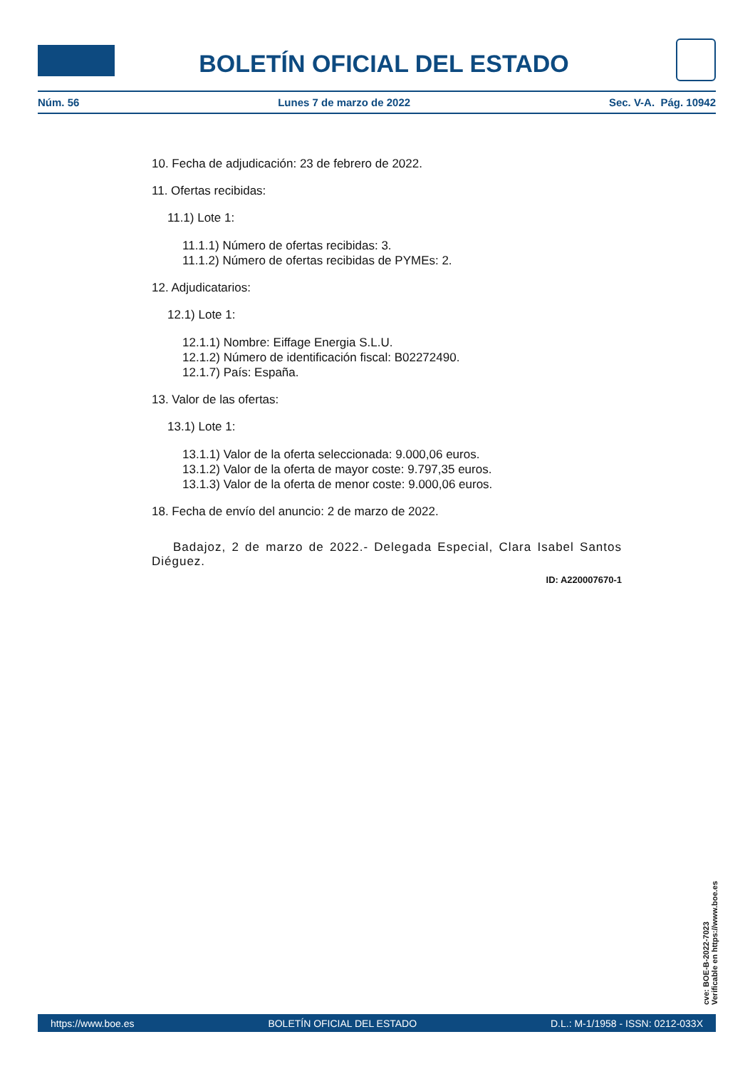BOLETÍN OFICIAL DEL ESTADO
Núm. 56 Lunes 7 de marzo de 2022 Sec. V-A. Pág. 10942
10. Fecha de adjudicación: 23 de febrero de 2022.
11. Ofertas recibidas:
11.1) Lote 1:
11.1.1) Número de ofertas recibidas: 3.
11.1.2) Número de ofertas recibidas de PYMEs: 2.
12. Adjudicatarios:
12.1) Lote 1:
12.1.1) Nombre: Eiffage Energia S.L.U.
12.1.2) Número de identificación fiscal: B02272490.
12.1.7) País: España.
13. Valor de las ofertas:
13.1) Lote 1:
13.1.1) Valor de la oferta seleccionada: 9.000,06 euros.
13.1.2) Valor de la oferta de mayor coste: 9.797,35 euros.
13.1.3) Valor de la oferta de menor coste: 9.000,06 euros.
18. Fecha de envío del anuncio: 2 de marzo de 2022.
Badajoz, 2 de marzo de 2022.- Delegada Especial, Clara Isabel Santos Diéguez.
ID: A220007670-1
cve: BOE-B-2022-7023
Verificable en https://www.boe.es
https://www.boe.es BOLETÍN OFICIAL DEL ESTADO D.L.: M-1/1958 - ISSN: 0212-033X